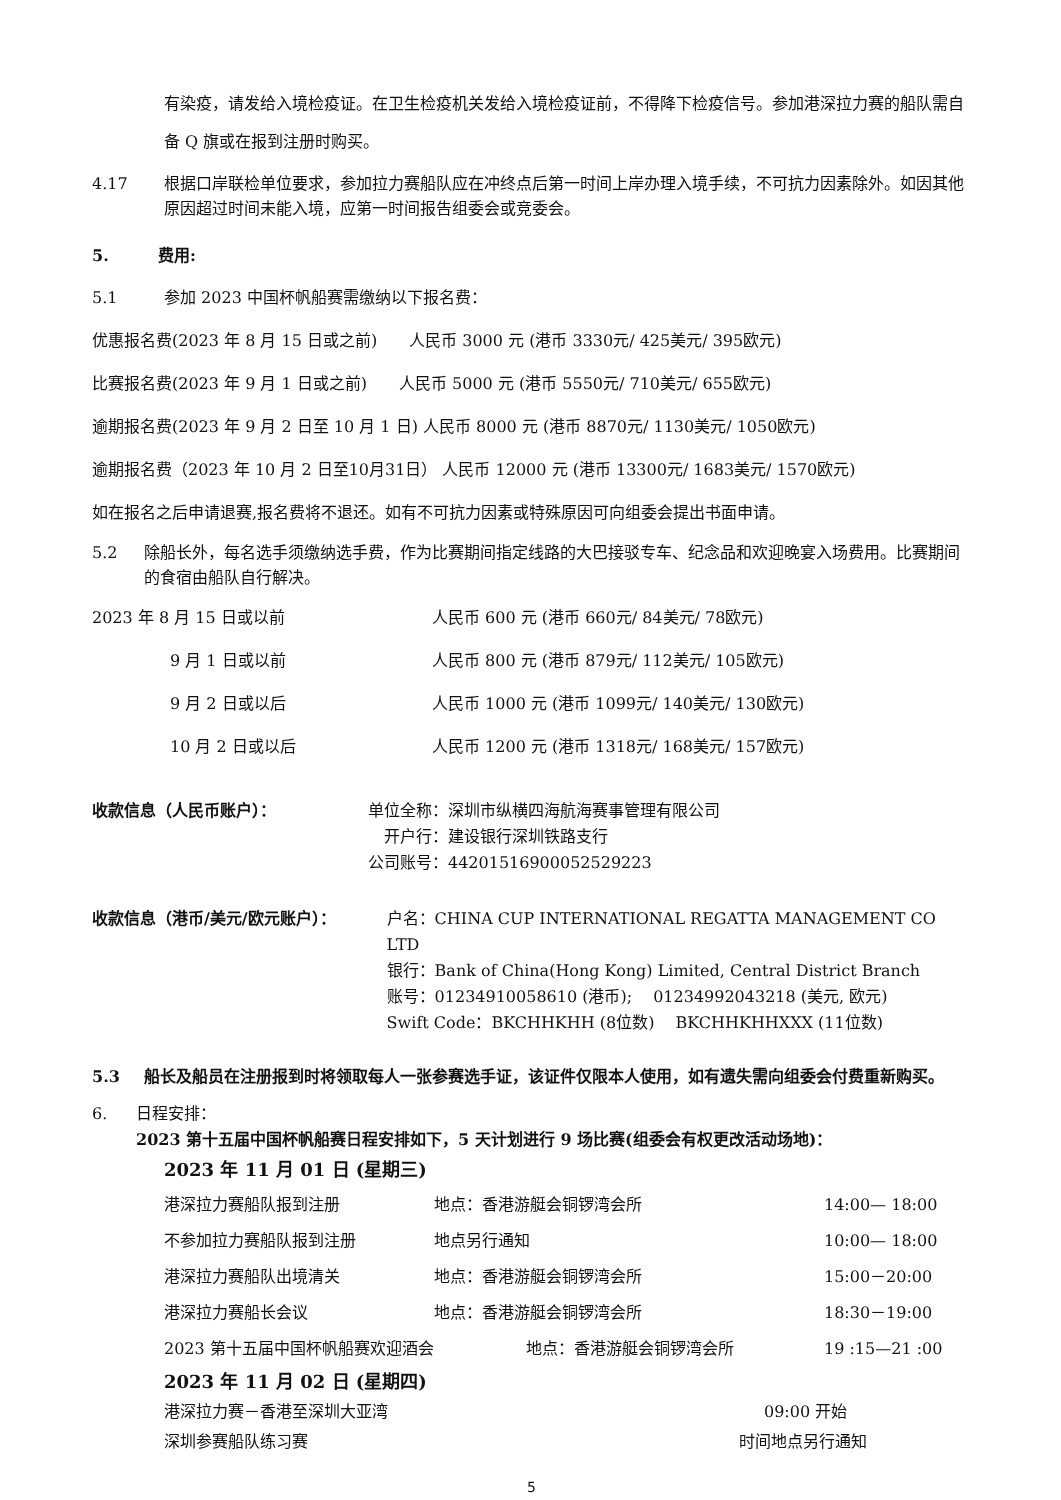有染疫，请发给入境检疫证。在卫生检疫机关发给入境检疫证前，不得降下检疫信号。参加港深拉力赛的船队需自备 Q 旗或在报到注册时购买。
4.17 根据口岸联检单位要求，参加拉力赛船队应在冲终点后第一时间上岸办理入境手续，不可抗力因素除外。如因其他原因超过时间未能入境，应第一时间报告组委会或竞委会。
5. 费用:
5.1 参加 2023 中国杯帆船赛需缴纳以下报名费：
优惠报名费(2023 年 8 月 15 日或之前)　　人民币 3000 元 (港币 3330元/ 425美元/ 395欧元)
比赛报名费(2023 年 9 月 1 日或之前)　　人民币 5000 元 (港币 5550元/ 710美元/ 655欧元)
逾期报名费(2023 年 9 月 2 日至 10 月 1 日) 人民币 8000 元 (港币 8870元/ 1130美元/ 1050欧元)
逾期报名费（2023 年 10 月 2 日至10月31日） 人民币 12000 元 (港币 13300元/ 1683美元/ 1570欧元)
如在报名之后申请退赛,报名费将不退还。如有不可抗力因素或特殊原因可向组委会提出书面申请。
5.2 除船长外，每名选手须缴纳选手费，作为比赛期间指定线路的大巴接驳专车、纪念品和欢迎晚宴入场费用。比赛期间的食宿由船队自行解决。
2023 年 8 月 15 日或以前 人民币 600 元 (港币 660元/ 84美元/ 78欧元)
9 月 1 日或以前 人民币 800 元 (港币 879元/ 112美元/ 105欧元)
9 月 2 日或以后 人民币 1000 元 (港币 1099元/ 140美元/ 130欧元)
10 月 2 日或以后 人民币 1200 元 (港币 1318元/ 168美元/ 157欧元)
收款信息（人民币账户）： 单位全称：深圳市纵横四海航海赛事管理有限公司
　开户行：建设银行深圳铁路支行
公司账号：44201516900052529223
收款信息（港币/美元/欧元账户）： 户名：CHINA CUP INTERNATIONAL REGATTA MANAGEMENT CO LTD
银行：Bank of China(Hong Kong) Limited, Central District Branch
账号：01234910058610 (港币);　 01234992043218 (美元, 欧元)
Swift Code：BKCHHKHH (8位数)　 BKCHHKHHXXX (11位数)
5.3 船长及船员在注册报到时将领取每人一张参赛选手证，该证件仅限本人使用，如有遗失需向组委会付费重新购买。
6. 日程安排：
2023 第十五届中国杯帆船赛日程安排如下，5 天计划进行 9 场比赛(组委会有权更改活动场地)：
2023 年 11 月 01 日 (星期三)
港深拉力赛船队报到注册 地点：香港游艇会铜锣湾会所 14:00— 18:00
不参加拉力赛船队报到注册 地点另行通知 10:00— 18:00
港深拉力赛船队出境清关 地点：香港游艇会铜锣湾会所 15:00－20:00
港深拉力赛船长会议 地点：香港游艇会铜锣湾会所 18:30－19:00
2023 第十五届中国杯帆船赛欢迎酒会 地点：香港游艇会铜锣湾会所 19 :15—21 :00
2023 年 11 月 02 日 (星期四)
港深拉力赛－香港至深圳大亚湾 09:00 开始
深圳参赛船队练习赛 时间地点另行通知
5